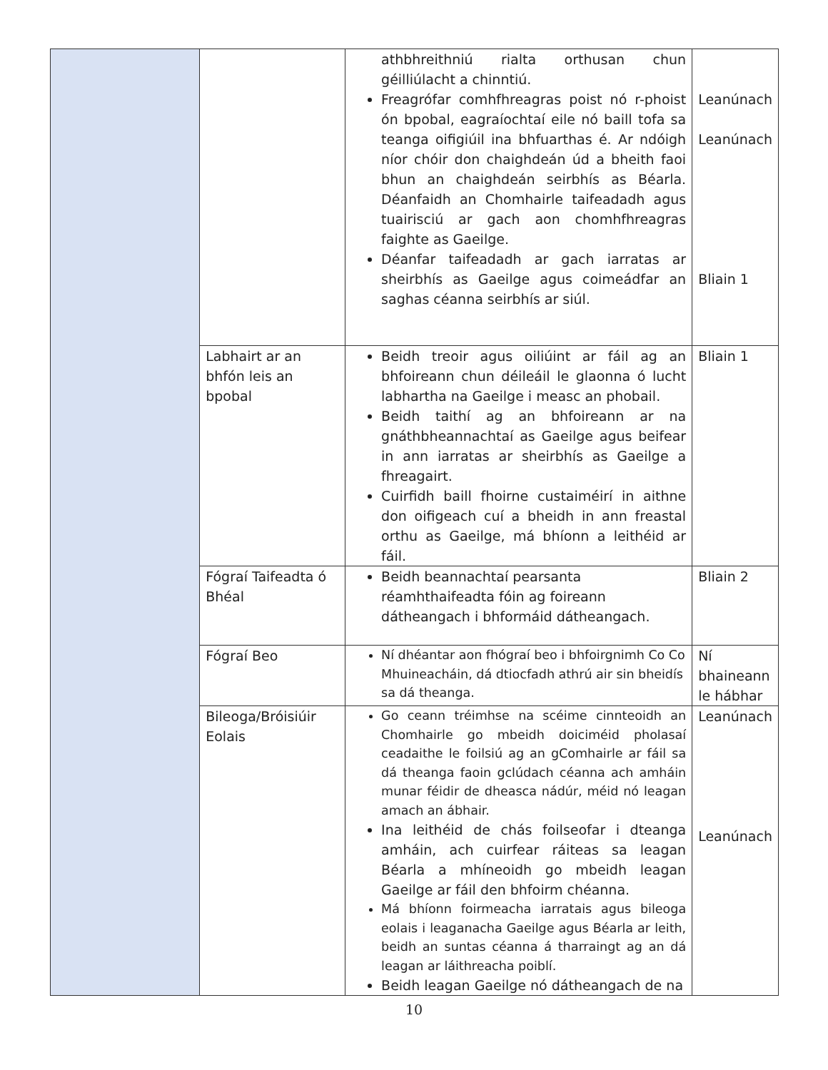| | | athbhreithniú rialta orthusan chun géilliúlacht a chinntiú. Freagrófar comhfhreagras poist nó r-phoist ón bpobal, eagraíochtaí eile nó baill tofa sa teanga oifigiúil ina bhfuarthas é. Ar ndóigh níor chóir don chaighdeán úd a bheith faoi bhun an chaighdeán seirbhís as Béarla. Déanfaidh an Chomhairle taifeadadh agus tuairisciú ar gach aon chomhfhreagras faighte as Gaeilge. Déanfar taifeadadh ar gach iarratas ar sheirbhís as Gaeilge agus coimeádfar an saghas céanna seirbhís ar siúl. | Leanúnach Leanúnach Bliain 1 |
| | Labhairt ar an bhfón leis an bpobal | Beidh treoir agus oiliúint ar fáil ag an bhfoireann chun déileáil le glaonna ó lucht labhartha na Gaeilge i measc an phobail. Beidh taithí ag an bhfoireann ar na gnáthbheannachtaí as Gaeilge agus beifear in ann iarratas ar sheirbhís as Gaeilge a fhreagairt. Cuirfidh baill fhoirne custaiméirí in aithne don oifigeach cuí a bheidh in ann freastal orthu as Gaeilge, má bhíonn a leithéid ar fáil. | Bliain 1 |
| | Fógraí Taifeadta ó Bhéal | Beidh beannachtaí pearsanta réamhthaifeadta fóin ag foireann dátheangach i bhformáid dátheangach. | Bliain 2 |
| | Fógraí Beo | Ní dhéantar aon fhógraí beo i bhfoirgnimh Co Co Mhuineacháin, dá dtiocfadh athrú air sin bheidís sa dá theanga. | Ní bhaineann le hábhar |
| | Bileoga/Bróisiúir Eolais | Go ceann tréimhse na scéime cinnteoidh an Chomhairle go mbeidh doiciméid pholasaí ceadaithe le foilsiú ag an gComhairle ar fáil sa dá theanga faoin gclúdach céanna ach amháin munar féidir de dheasca nádúr, méid nó leagan amach an ábhair. Ina leithéid de chás foilseofar i dteanga amháin, ach cuirfear ráiteas sa leagan Béarla a mhíneoidh go mbeidh leagan Gaeilge ar fáil den bhfoirm chéanna. Má bhíonn foirmeacha iarratais agus bileoga eolais i leaganacha Gaeilge agus Béarla ar leith, beidh an suntas céanna á tharraingt ag an dá leagan ar láithreacha poiblí. Beidh leagan Gaeilge nó dátheangach de na | Leanúnach Leanúnach |
10